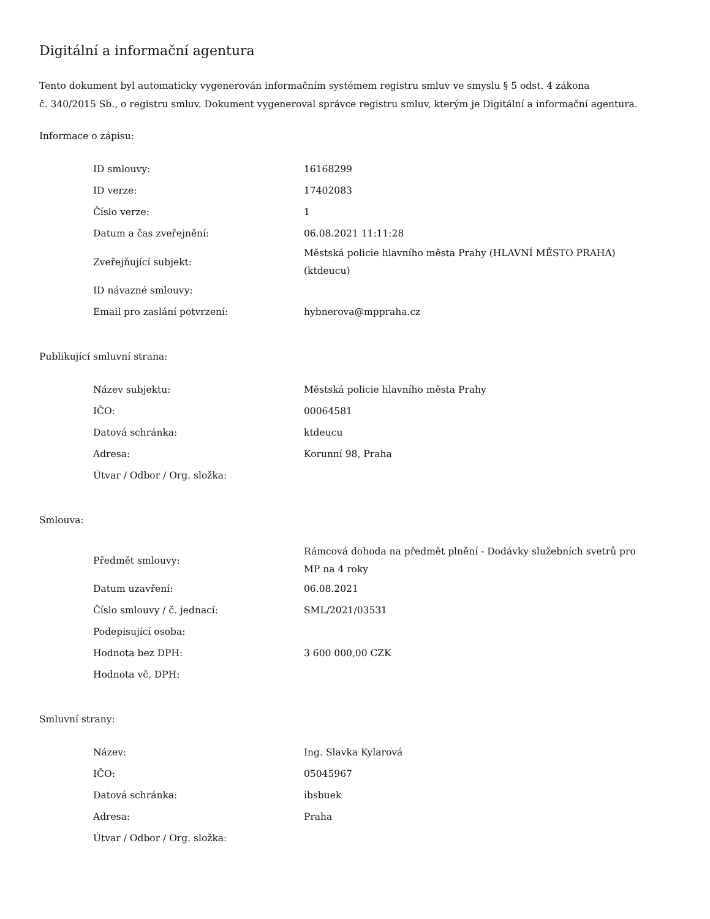Digitální a informační agentura
Tento dokument byl automaticky vygenerován informačním systémem registru smluv ve smyslu § 5 odst. 4 zákona
č. 340/2015 Sb., o registru smluv. Dokument vygeneroval správce registru smluv, kterým je Digitální a informační agentura.
Informace o zápisu:
| ID smlouvy: | 16168299 |
| ID verze: | 17402083 |
| Číslo verze: | 1 |
| Datum a čas zveřejnění: | 06.08.2021 11:11:28 |
| Zveřejňující subjekt: | Městská policie hlavního města Prahy (HLAVNÍ MĚSTO PRAHA) (ktdeucu) |
| ID návazné smlouvy: | |
| Email pro zaslání potvrzení: | hybnerova@mppraha.cz |
Publikující smluvní strana:
| Název subjektu: | Městská policie hlavního města Prahy |
| IČO: | 00064581 |
| Datová schránka: | ktdeucu |
| Adresa: | Korunní 98, Praha |
| Útvar / Odbor / Org. složka: | |
Smlouva:
| Předmět smlouvy: | Rámcová dohoda na předmět plnění - Dodávky služebních svetrů pro MP na 4 roky |
| Datum uzavření: | 06.08.2021 |
| Číslo smlouvy / č. jednací: | SML/2021/03531 |
| Podepisující osoba: | |
| Hodnota bez DPH: | 3 600 000,00 CZK |
| Hodnota vč. DPH: | |
Smluvní strany:
| Název: | Ing. Slavka Kylarová |
| IČO: | 05045967 |
| Datová schránka: | ibsbuek |
| Adresa: | Praha |
| Útvar / Odbor / Org. složka: | |